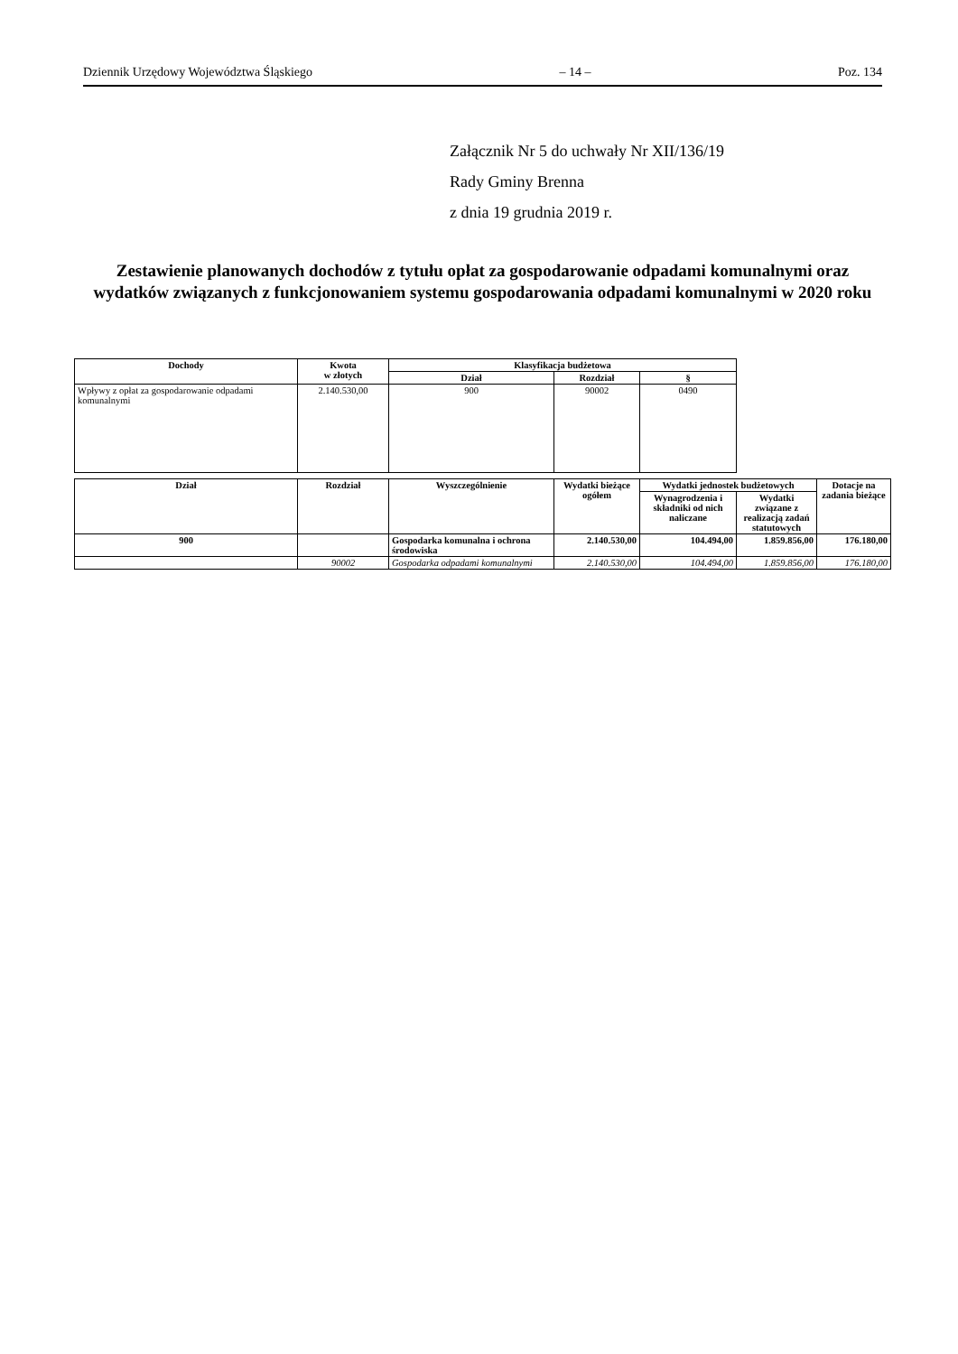Dziennik Urzędowy Województwa Śląskiego – 14 – Poz. 134
Załącznik Nr 5 do uchwały Nr XII/136/19
Rady Gminy Brenna
z dnia 19 grudnia 2019 r.
Zestawienie planowanych dochodów z tytułu opłat za gospodarowanie odpadami komunalnymi oraz wydatków związanych z funkcjonowaniem systemu gospodarowania odpadami komunalnymi w 2020 roku
| Dochody | Kwota w złotych | Klasyfikacja budżetowa | | |
| --- | --- | --- | --- | --- |
| | | Dział | Rozdział | § |
| Wpływy z opłat za gospodarowanie odpadami komunalnymi | 2.140.530,00 | 900 | 90002 | 0490 |
| Dział | Rozdział | Wyszczególnienie | Wydatki bieżące ogółem | Wydatki jednostek budżetowych | | Dotacje na zadania bieżące |
| --- | --- | --- | --- | --- | --- | --- |
| | | | | Wynagrodzenia i składniki od nich naliczane | Wydatki związane z realizacją zadań statutowych | |
| 900 | | Gospodarka komunalna i ochrona środowiska | 2.140.530,00 | 104.494,00 | 1.859.856,00 | 176.180,00 |
| | 90002 | Gospodarka odpadami komunalnymi | 2.140.530,00 | 104.494,00 | 1.859.856,00 | 176.180,00 |